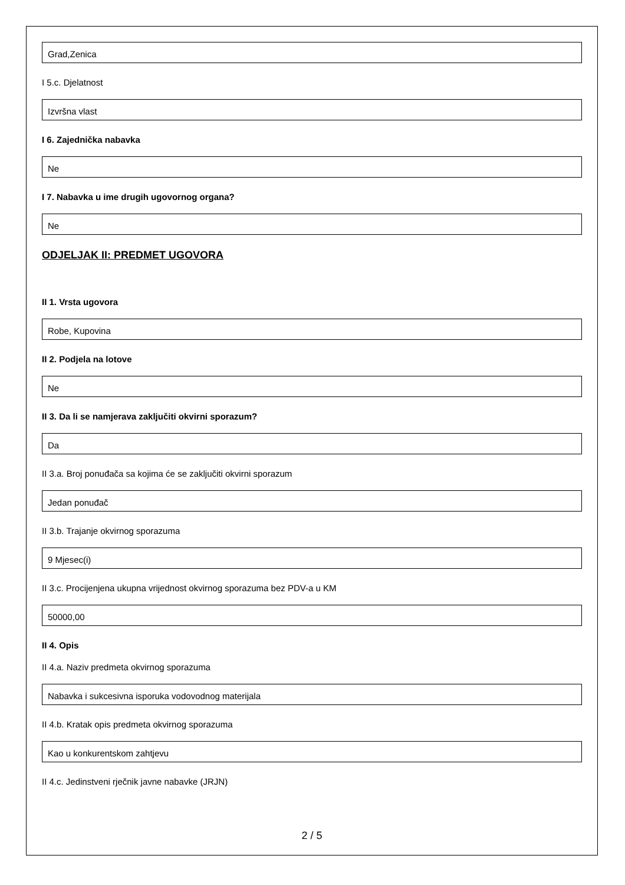Grad,Zenica
I 5.c. Djelatnost
Izvršna vlast
I 6. Zajednička nabavka
Ne
I 7. Nabavka u ime drugih ugovornog organa?
Ne
ODJELJAK II: PREDMET UGOVORA
II 1. Vrsta ugovora
Robe, Kupovina
II 2. Podjela na lotove
Ne
II 3. Da li se namjerava zaključiti okvirni sporazum?
Da
II 3.a. Broj ponuđača sa kojima će se zaključiti okvirni sporazum
Jedan ponuđač
II 3.b. Trajanje okvirnog sporazuma
9 Mjesec(i)
II 3.c. Procijenjena ukupna vrijednost okvirnog sporazuma bez PDV-a u KM
50000,00
II 4. Opis
II 4.a. Naziv predmeta okvirnog sporazuma
Nabavka i sukcesivna isporuka vodovodnog materijala
II 4.b. Kratak opis predmeta okvirnog sporazuma
Kao u konkurentskom zahtjevu
II 4.c. Jedinstveni rječnik javne nabavke (JRJN)
2 / 5